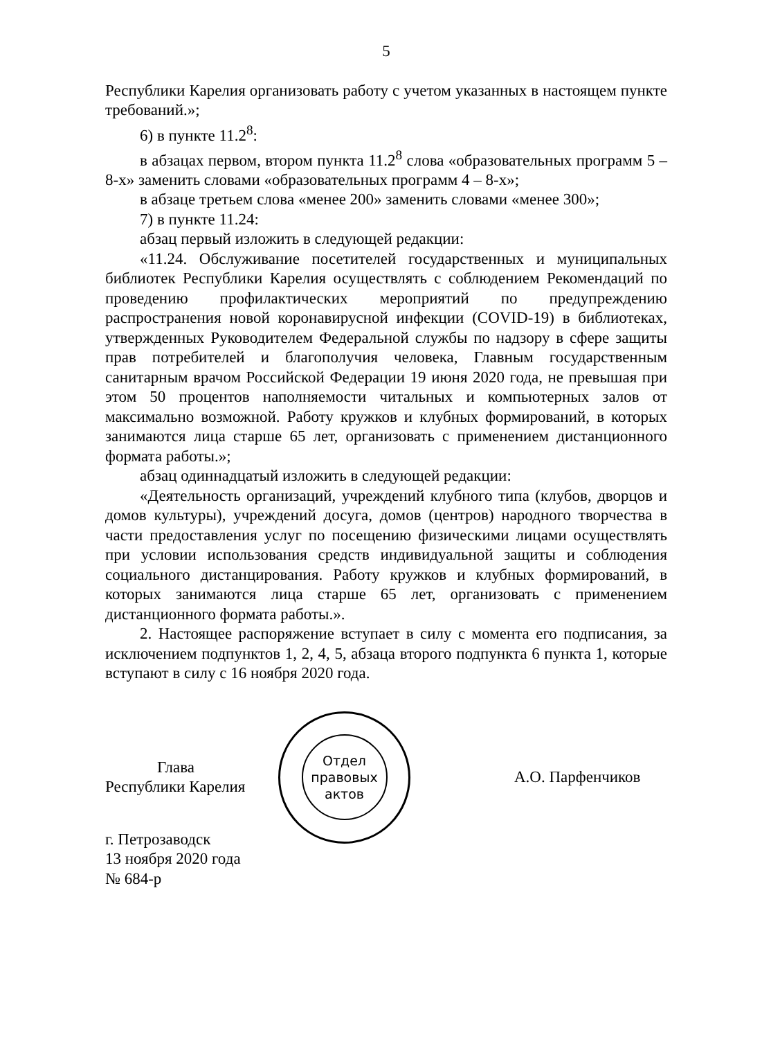5
Республики Карелия организовать работу с учетом указанных в настоящем пункте требований.»;
6) в пункте 11.2<sup>8</sup>:
в абзацах первом, втором пункта 11.2<sup>8</sup> слова «образовательных программ 5 – 8-х» заменить словами «образовательных программ 4 – 8-х»;
в абзаце третьем слова «менее 200» заменить словами «менее 300»;
7) в пункте 11.24:
абзац первый изложить в следующей редакции:
«11.24. Обслуживание посетителей государственных и муниципальных библиотек Республики Карелия осуществлять с соблюдением Рекомендаций по проведению профилактических мероприятий по предупреждению распространения новой коронавирусной инфекции (COVID-19) в библиотеках, утвержденных Руководителем Федеральной службы по надзору в сфере защиты прав потребителей и благополучия человека, Главным государственным санитарным врачом Российской Федерации 19 июня 2020 года, не превышая при этом 50 процентов наполняемости читальных и компьютерных залов от максимально возможной. Работу кружков и клубных формирований, в которых занимаются лица старше 65 лет, организовать с применением дистанционного формата работы.»;
абзац одиннадцатый изложить в следующей редакции:
«Деятельность организаций, учреждений клубного типа (клубов, дворцов и домов культуры), учреждений досуга, домов (центров) народного творчества в части предоставления услуг по посещению физическими лицами осуществлять при условии использования средств индивидуальной защиты и соблюдения социального дистанцирования. Работу кружков и клубных формирований, в которых занимаются лица старше 65 лет, организовать с применением дистанционного формата работы.».
2. Настоящее распоряжение вступает в силу с момента его подписания, за исключением подпунктов 1, 2, 4, 5, абзаца второго подпункта 6 пункта 1, которые вступают в силу с 16 ноября 2020 года.
Глава
Республики Карелия
Отдел
правовых
актов
А.О. Парфенчиков
г. Петрозаводск
13 ноября 2020 года
№ 684-р